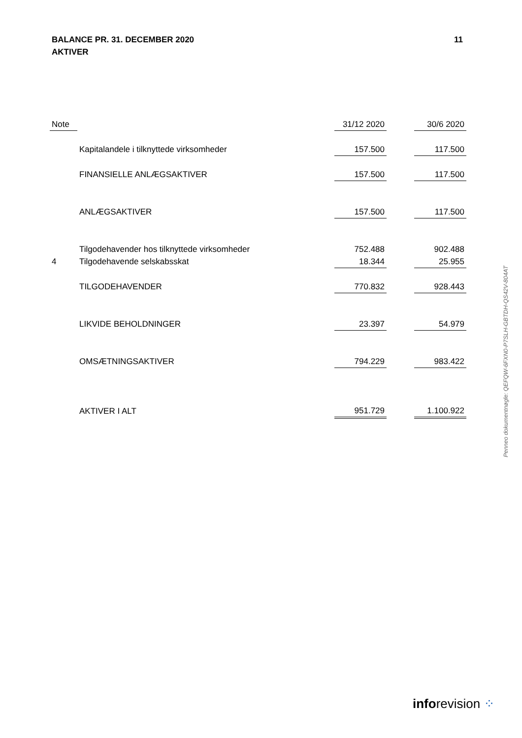BALANCE PR. 31. DECEMBER 2020
AKTIVER
11
| Note | | 31/12 2020 | | 30/6 2020 |
| --- | --- | --- | --- | --- |
| | Kapitalandele i tilknyttede virksomheder | 157.500 | | 117.500 |
| | FINANSIELLE ANLÆGSAKTIVER | 157.500 | | 117.500 |
| | ANLÆGSAKTIVER | 157.500 | | 117.500 |
| | Tilgodehavender hos tilknyttede virksomheder | 752.488 | | 902.488 |
| 4 | Tilgodehavende selskabsskat | 18.344 | | 25.955 |
| | TILGODEHAVENDER | 770.832 | | 928.443 |
| | LIKVIDE BEHOLDNINGER | 23.397 | | 54.979 |
| | OMSÆTNINGSAKTIVER | 794.229 | | 983.422 |
| | AKTIVER I ALT | 951.729 | | 1.100.922 |
Penneo dokumentnøgle: QEFQW-6FXN0-P7SLH-GBTDH-QS42V-804AT
inforevision ⁘